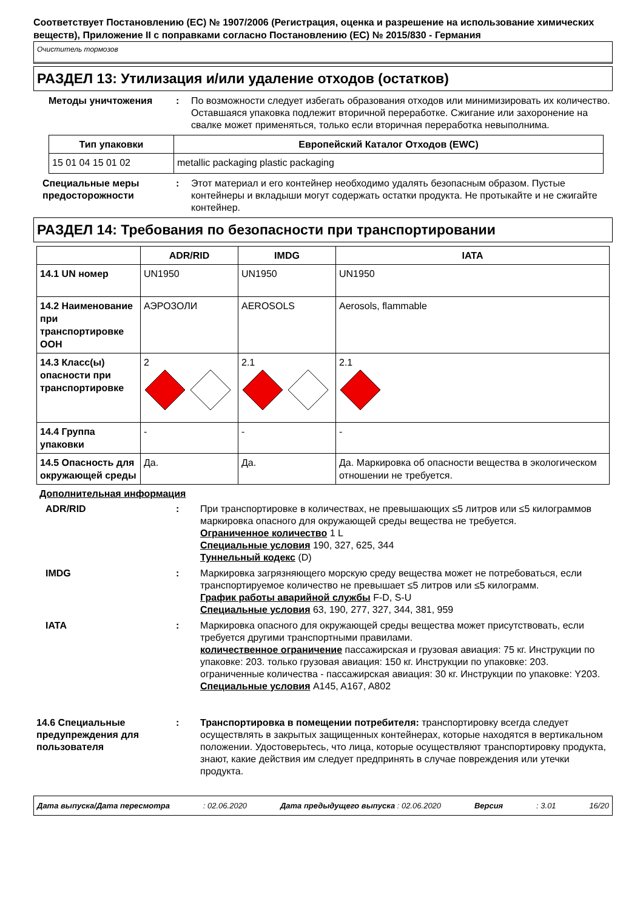Соответствует Постановлению (ЕС) № 1907/2006 (Регистрация, оценка и разрешение на использование химических веществ), Приложение II с поправками согласно Постановлению (ЕС) № 2015/830 - Германия
Очиститель тормозов
РАЗДЕЛ 13: Утилизация и/или удаление отходов (остатков)
Методы уничтожения : По возможности следует избегать образования отходов или минимизировать их количество. Оставшаяся упаковка подлежит вторичной переработке. Сжигание или захоронение на свалке может применяться, только если вторичная переработка невыполнима.
| Тип упаковки | Европейский Каталог Отходов (EWC) |
| --- | --- |
| 15 01 04 15 01 02 | metallic packaging plastic packaging |
Специальные меры предосторожности
: Этот материал и его контейнер необходимо удалять безопасным образом. Пустые контейнеры и вкладыши могут содержать остатки продукта. Не протыкайте и не сжигайте контейнер.
РАЗДЕЛ 14: Требования по безопасности при транспортировании
| | ADR/RID | IMDG | IATA |
| --- | --- | --- | --- |
| 14.1 UN номер | UN1950 | UN1950 | UN1950 |
| 14.2 Наименование при транспортировке ООН | АЭРОЗОЛИ | AEROSOLS | Aerosols, flammable |
| 14.3 Класс(ы) опасности при транспортировке | 2 | 2.1 | 2.1 |
| 14.4 Группа упаковки | - | - | - |
| 14.5 Опасность для окружающей среды | Да. | Да. | Да. Маркировка об опасности вещества в экологическом отношении не требуется. |
Дополнительная информация
ADR/RID : При транспортировке в количествах, не превышающих ≤5 литров или ≤5 килограммов маркировка опасного для окружающей среды вещества не требуется.
Ограниченное количество 1 L
Специальные условия 190, 327, 625, 344
Туннельный кодекс (D)
IMDG : Маркировка загрязняющего морскую среду вещества может не потребоваться, если транспортируемое количество не превышает ≤5 литров или ≤5 килограмм.
График работы аварийной службы F-D, S-U
Специальные условия 63, 190, 277, 327, 344, 381, 959
IATA : Маркировка опасного для окружающей среды вещества может присутствовать, если требуется другими транспортными правилами.
количественное ограничение пассажирская и грузовая авиация: 75 кг. Инструкции по упаковке: 203. только грузовая авиация: 150 кг. Инструкции по упаковке: 203. ограниченные количества - пассажирская авиация: 30 кг. Инструкции по упаковке: Y203.
Специальные условия A145, A167, A802
14.6 Специальные предупреждения для пользователя
: Транспортировка в помещении потребителя: транспортировку всегда следует осуществлять в закрытых защищенных контейнерах, которые находятся в вертикальном положении. Удостоверьтесь, что лица, которые осуществляют транспортировку продукта, знают, какие действия им следует предпринять в случае повреждения или утечки продукта.
Дата выпуска/Дата пересмотра: 02.06.2020 Дата предыдущего выпуска : 02.06.2020 Версия: 3.01 16/20